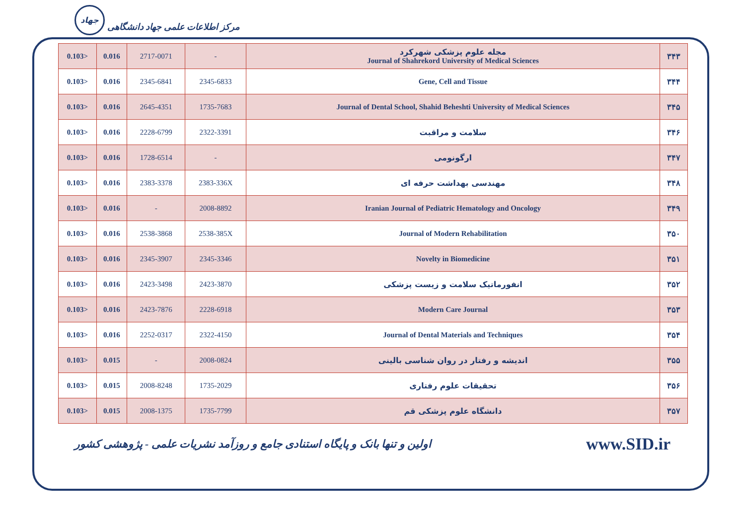جهاد مرکز اطلاعات علمی جهاد دانشگاهی
| 0.103> | 0.016 | 2717-0071 | - | مجله علوم پزشکی شهرکرد Journal of Shahrekord University of Medical Sciences | ۳۴۳ |
| 0.103> | 0.016 | 2345-6841 | 2345-6833 | Gene, Cell and Tissue | ۳۴۴ |
| 0.103> | 0.016 | 2645-4351 | 1735-7683 | Journal of Dental School, Shahid Beheshti University of Medical Sciences | ۳۴۵ |
| 0.103> | 0.016 | 2228-6799 | 2322-3391 | سلامت و مراقبت | ۳۴۶ |
| 0.103> | 0.016 | 1728-6514 | - | ارگونومی | ۳۴۷ |
| 0.103> | 0.016 | 2383-3378 | 2383-336X | مهندسی بهداشت حرفه ای | ۳۴۸ |
| 0.103> | 0.016 | - | 2008-8892 | Iranian Journal of Pediatric Hematology and Oncology | ۳۴۹ |
| 0.103> | 0.016 | 2538-3868 | 2538-385X | Journal of Modern Rehabilitation | ۳۵۰ |
| 0.103> | 0.016 | 2345-3907 | 2345-3346 | Novelty in Biomedicine | ۳۵۱ |
| 0.103> | 0.016 | 2423-3498 | 2423-3870 | انفورماتیک سلامت و زیست پزشکی | ۳۵۲ |
| 0.103> | 0.016 | 2423-7876 | 2228-6918 | Modern Care Journal | ۳۵۳ |
| 0.103> | 0.016 | 2252-0317 | 2322-4150 | Journal of Dental Materials and Techniques | ۳۵۴ |
| 0.103> | 0.015 | - | 2008-0824 | اندیشه و رفتار در روان شناسی بالینی | ۳۵۵ |
| 0.103> | 0.015 | 2008-8248 | 1735-2029 | تحقیقات علوم رفتاری | ۳۵۶ |
| 0.103> | 0.015 | 2008-1375 | 1735-7799 | دانشگاه علوم پزشکی قم | ۳۵۷ |
اولین و تنها بانک و پایگاه استنادی جامع و روزآمد نشریات علمی - پژوهشی کشور www.SID.ir